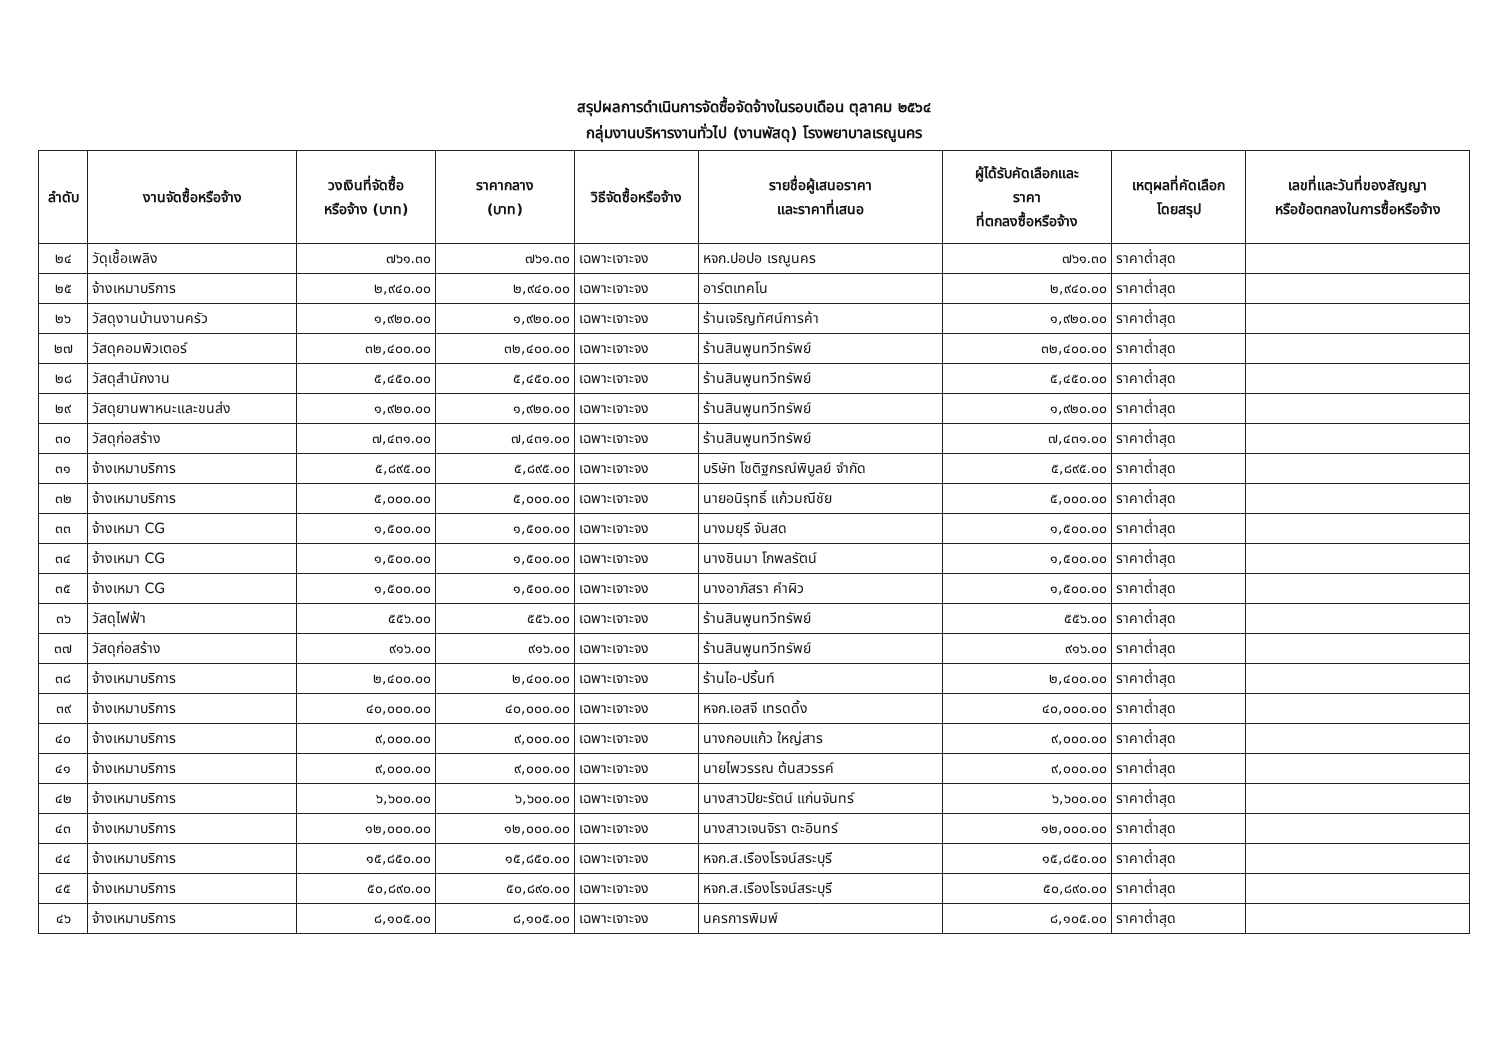สรุปผลการดำเนินการจัดซื้อจัดจ้างในรอบเดือน ตุลาคม ๒๕๖๔
กลุ่มงานบริหารงานทั่วไป (งานพัสดุ) โรงพยาบาลเรณูนคร
| ลำดับ | งานจัดซื้อหรือจ้าง | วงเงินที่จัดซื้อ หรือจ้าง (บาท) | ราคากลาง (บาท) | วิธีจัดซื้อหรือจ้าง | รายชื่อผู้เสนอราคา และราคาที่เสนอ | ผู้ได้รับคัดเลือกและ ราคา ที่ตกลงซื้อหรือจ้าง | เหตุผลที่คัดเลือก โดยสรุป | เลขที่และวันที่ของสัญญา หรือข้อตกลงในการซื้อหรือจ้าง |
| --- | --- | --- | --- | --- | --- | --- | --- | --- |
| ๒๔ | วัดุเชื้อเพลิง | ๗๖๑.๓๐ | ๗๖๑.๓๐ | เฉพาะเจาะจง | หจก.ปอปอ เรณูนคร | ๗๖๑.๓๐ | ราคาต่ำสุด | |
| ๒๕ | จ้างเหมาบริการ | ๒,๙๔๐.๐๐ | ๒,๙๔๐.๐๐ | เฉพาะเจาะจง | อาร์ตเทคโน | ๒,๙๔๐.๐๐ | ราคาต่ำสุด | |
| ๒๖ | วัสดุงานบ้านงานครัว | ๑,๙๒๐.๐๐ | ๑,๙๒๐.๐๐ | เฉพาะเจาะจง | ร้านเจริญทัศน์การค้า | ๑,๙๒๐.๐๐ | ราคาต่ำสุด | |
| ๒๗ | วัสดุคอมพิวเตอร์ | ๓๒,๔๐๐.๐๐ | ๓๒,๔๐๐.๐๐ | เฉพาะเจาะจง | ร้านสินพูนทวีทรัพย์ | ๓๒,๔๐๐.๐๐ | ราคาต่ำสุด | |
| ๒๘ | วัสดุสำนักงาน | ๕,๔๕๐.๐๐ | ๕,๔๕๐.๐๐ | เฉพาะเจาะจง | ร้านสินพูนทวีทรัพย์ | ๕,๔๕๐.๐๐ | ราคาต่ำสุด | |
| ๒๙ | วัสดุยานพาหนะและขนส่ง | ๑,๙๒๐.๐๐ | ๑,๙๒๐.๐๐ | เฉพาะเจาะจง | ร้านสินพูนทวีทรัพย์ | ๑,๙๒๐.๐๐ | ราคาต่ำสุด | |
| ๓๐ | วัสดุก่อสร้าง | ๗,๔๓๑.๐๐ | ๗,๔๓๑.๐๐ | เฉพาะเจาะจง | ร้านสินพูนทวีทรัพย์ | ๗,๔๓๑.๐๐ | ราคาต่ำสุด | |
| ๓๑ | จ้างเหมาบริการ | ๕,๘๙๕.๐๐ | ๕,๘๙๕.๐๐ | เฉพาะเจาะจง | บริษัท โชติฐกรณ์พิบูลย์ จำกัด | ๕,๘๙๕.๐๐ | ราคาต่ำสุด | |
| ๓๒ | จ้างเหมาบริการ | ๕,๐๐๐.๐๐ | ๕,๐๐๐.๐๐ | เฉพาะเจาะจง | นายอนิรุทธิ์ แก้วมณีชัย | ๕,๐๐๐.๐๐ | ราคาต่ำสุด | |
| ๓๓ | จ้างเหมา CG | ๑,๕๐๐.๐๐ | ๑,๕๐๐.๐๐ | เฉพาะเจาะจง | นางมยุรี จันสด | ๑,๕๐๐.๐๐ | ราคาต่ำสุด | |
| ๓๔ | จ้างเหมา CG | ๑,๕๐๐.๐๐ | ๑,๕๐๐.๐๐ | เฉพาะเจาะจง | นางชินมา โกพลรัตน์ | ๑,๕๐๐.๐๐ | ราคาต่ำสุด | |
| ๓๕ | จ้างเหมา CG | ๑,๕๐๐.๐๐ | ๑,๕๐๐.๐๐ | เฉพาะเจาะจง | นางอาภัสรา คำผิว | ๑,๕๐๐.๐๐ | ราคาต่ำสุด | |
| ๓๖ | วัสดุไฟฟ้า | ๕๕๖.๐๐ | ๕๕๖.๐๐ | เฉพาะเจาะจง | ร้านสินพูนทวีทรัพย์ | ๕๕๖.๐๐ | ราคาต่ำสุด | |
| ๓๗ | วัสดุก่อสร้าง | ๙๑๖.๐๐ | ๙๑๖.๐๐ | เฉพาะเจาะจง | ร้านสินพูนทวีทรัพย์ | ๙๑๖.๐๐ | ราคาต่ำสุด | |
| ๓๘ | จ้างเหมาบริการ | ๒,๔๐๐.๐๐ | ๒,๔๐๐.๐๐ | เฉพาะเจาะจง | ร้านไอ-ปริ้นท์ | ๒,๔๐๐.๐๐ | ราคาต่ำสุด | |
| ๓๙ | จ้างเหมาบริการ | ๔๐,๐๐๐.๐๐ | ๔๐,๐๐๐.๐๐ | เฉพาะเจาะจง | หจก.เอสจี เทรดดิ้ง | ๔๐,๐๐๐.๐๐ | ราคาต่ำสุด | |
| ๔๐ | จ้างเหมาบริการ | ๙,๐๐๐.๐๐ | ๙,๐๐๐.๐๐ | เฉพาะเจาะจง | นางกอบแก้ว ใหญ่สาร | ๙,๐๐๐.๐๐ | ราคาต่ำสุด | |
| ๔๑ | จ้างเหมาบริการ | ๙,๐๐๐.๐๐ | ๙,๐๐๐.๐๐ | เฉพาะเจาะจง | นายไพวรรณ ต้นสวรรค์ | ๙,๐๐๐.๐๐ | ราคาต่ำสุด | |
| ๔๒ | จ้างเหมาบริการ | ๖,๖๐๐.๐๐ | ๖,๖๐๐.๐๐ | เฉพาะเจาะจง | นางสาวปิยะรัตน์ แก่นจันทร์ | ๖,๖๐๐.๐๐ | ราคาต่ำสุด | |
| ๔๓ | จ้างเหมาบริการ | ๑๒,๐๐๐.๐๐ | ๑๒,๐๐๐.๐๐ | เฉพาะเจาะจง | นางสาวเจนจิรา ตะอินทร์ | ๑๒,๐๐๐.๐๐ | ราคาต่ำสุด | |
| ๔๔ | จ้างเหมาบริการ | ๑๕,๘๕๐.๐๐ | ๑๕,๘๕๐.๐๐ | เฉพาะเจาะจง | หจก.ส.เรืองโรจน์สระบุรี | ๑๕,๘๕๐.๐๐ | ราคาต่ำสุด | |
| ๔๕ | จ้างเหมาบริการ | ๕๐,๘๙๐.๐๐ | ๕๐,๘๙๐.๐๐ | เฉพาะเจาะจง | หจก.ส.เรืองโรจน์สระบุรี | ๕๐,๘๙๐.๐๐ | ราคาต่ำสุด | |
| ๔๖ | จ้างเหมาบริการ | ๘,๑๐๕.๐๐ | ๘,๑๐๕.๐๐ | เฉพาะเจาะจง | นครการพิมพ์ | ๘,๑๐๕.๐๐ | ราคาต่ำสุด | |